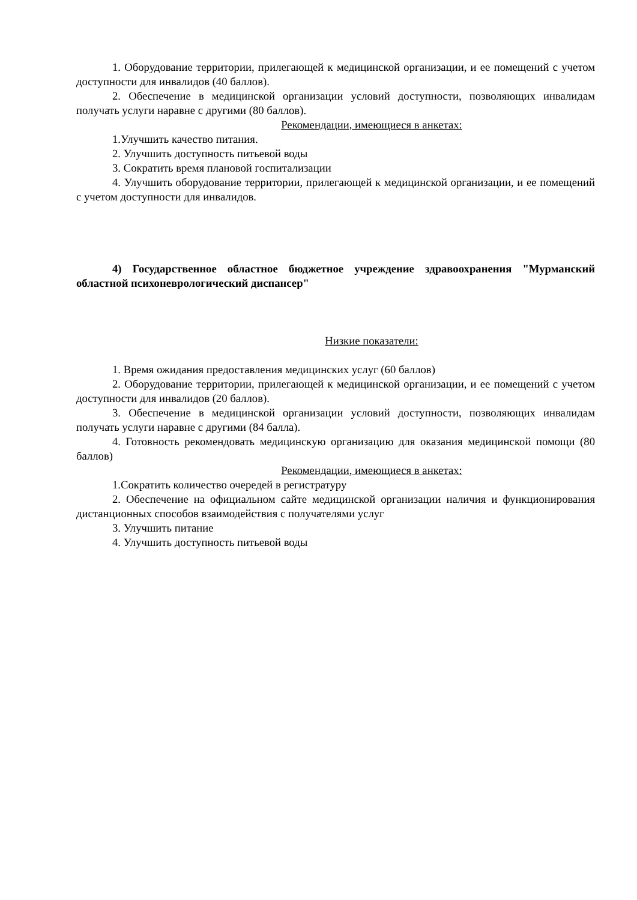1. Оборудование территории, прилегающей к медицинской организации, и ее помещений с учетом доступности для инвалидов (40 баллов).
2. Обеспечение в медицинской организации условий доступности, позволяющих инвалидам получать услуги наравне с другими (80 баллов).
Рекомендации, имеющиеся в анкетах:
1.Улучшить качество питания.
2. Улучшить доступность питьевой воды
3. Сократить время плановой госпитализации
4. Улучшить оборудование территории, прилегающей к медицинской организации, и ее помещений с учетом доступности для инвалидов.
4) Государственное областное бюджетное учреждение здравоохранения "Мурманский областной психоневрологический диспансер"
Низкие показатели:
1. Время ожидания предоставления медицинских услуг (60 баллов)
2. Оборудование территории, прилегающей к медицинской организации, и ее помещений с учетом доступности для инвалидов (20 баллов).
3. Обеспечение в медицинской организации условий доступности, позволяющих инвалидам получать услуги наравне с другими (84 балла).
4. Готовность рекомендовать медицинскую организацию для оказания медицинской помощи (80 баллов)
Рекомендации, имеющиеся в анкетах:
1.Сократить количество очередей в регистратуру
2. Обеспечение на официальном сайте медицинской организации наличия и функционирования дистанционных способов взаимодействия с получателями услуг
3. Улучшить питание
4. Улучшить доступность питьевой воды